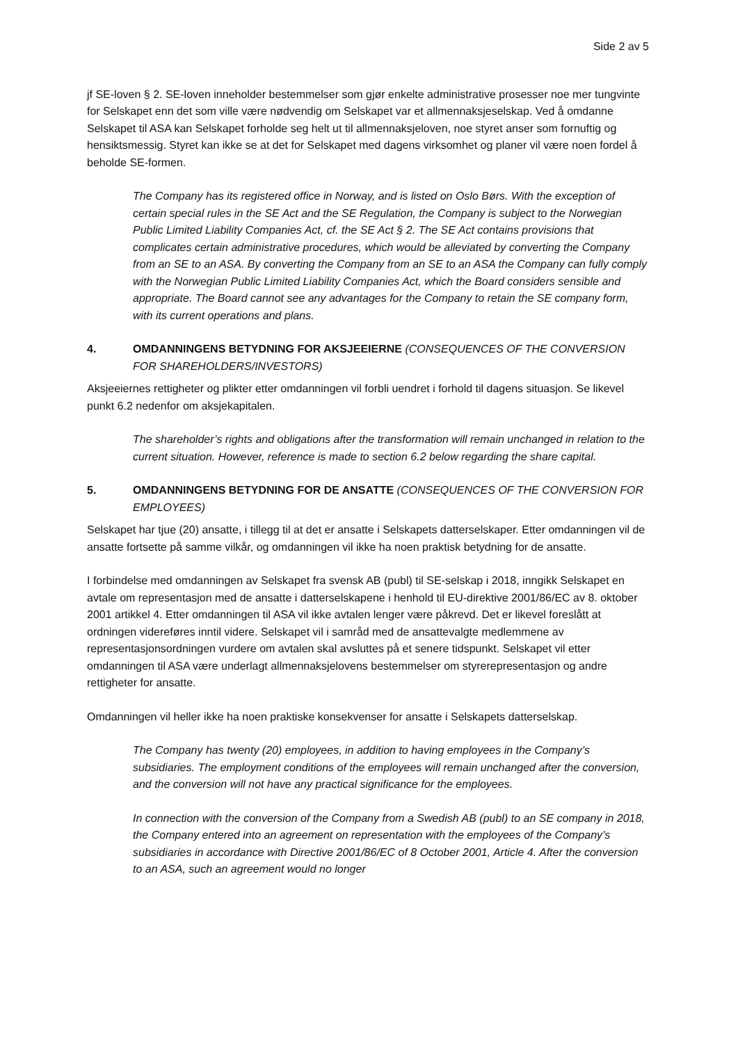Side 2 av 5
jf SE-loven § 2. SE-loven inneholder bestemmelser som gjør enkelte administrative prosesser noe mer tungvinte for Selskapet enn det som ville være nødvendig om Selskapet var et allmennaksjeselskap. Ved å omdanne Selskapet til ASA kan Selskapet forholde seg helt ut til allmennaksjeloven, noe styret anser som fornuftig og hensiktsmessig. Styret kan ikke se at det for Selskapet med dagens virksomhet og planer vil være noen fordel å beholde SE-formen.
The Company has its registered office in Norway, and is listed on Oslo Børs. With the exception of certain special rules in the SE Act and the SE Regulation, the Company is subject to the Norwegian Public Limited Liability Companies Act, cf. the SE Act § 2. The SE Act contains provisions that complicates certain administrative procedures, which would be alleviated by converting the Company from an SE to an ASA. By converting the Company from an SE to an ASA the Company can fully comply with the Norwegian Public Limited Liability Companies Act, which the Board considers sensible and appropriate. The Board cannot see any advantages for the Company to retain the SE company form, with its current operations and plans.
4. OMDANNINGENS BETYDNING FOR AKSJEEIERNE (CONSEQUENCES OF THE CONVERSION FOR SHAREHOLDERS/INVESTORS)
Aksjeeiernes rettigheter og plikter etter omdanningen vil forbli uendret i forhold til dagens situasjon. Se likevel punkt 6.2 nedenfor om aksjekapitalen.
The shareholder’s rights and obligations after the transformation will remain unchanged in relation to the current situation. However, reference is made to section 6.2 below regarding the share capital.
5. OMDANNINGENS BETYDNING FOR DE ANSATTE (CONSEQUENCES OF THE CONVERSION FOR EMPLOYEES)
Selskapet har tjue (20) ansatte, i tillegg til at det er ansatte i Selskapets datterselskaper. Etter omdanningen vil de ansatte fortsette på samme vilkår, og omdanningen vil ikke ha noen praktisk betydning for de ansatte.
I forbindelse med omdanningen av Selskapet fra svensk AB (publ) til SE-selskap i 2018, inngikk Selskapet en avtale om representasjon med de ansatte i datterselskapene i henhold til EU-direktive 2001/86/EC av 8. oktober 2001 artikkel 4. Etter omdanningen til ASA vil ikke avtalen lenger være påkrevd. Det er likevel foreslått at ordningen videreføres inntil videre. Selskapet vil i samråd med de ansattevalgte medlemmene av representasjonsordningen vurdere om avtalen skal avsluttes på et senere tidspunkt. Selskapet vil etter omdanningen til ASA være underlagt allmennaksjelovens bestemmelser om styrerepresentasjon og andre rettigheter for ansatte.
Omdanningen vil heller ikke ha noen praktiske konsekvenser for ansatte i Selskapets datterselskap.
The Company has twenty (20) employees, in addition to having employees in the Company’s subsidiaries. The employment conditions of the employees will remain unchanged after the conversion, and the conversion will not have any practical significance for the employees.
In connection with the conversion of the Company from a Swedish AB (publ) to an SE company in 2018, the Company entered into an agreement on representation with the employees of the Company’s subsidiaries in accordance with Directive 2001/86/EC of 8 October 2001, Article 4. After the conversion to an ASA, such an agreement would no longer